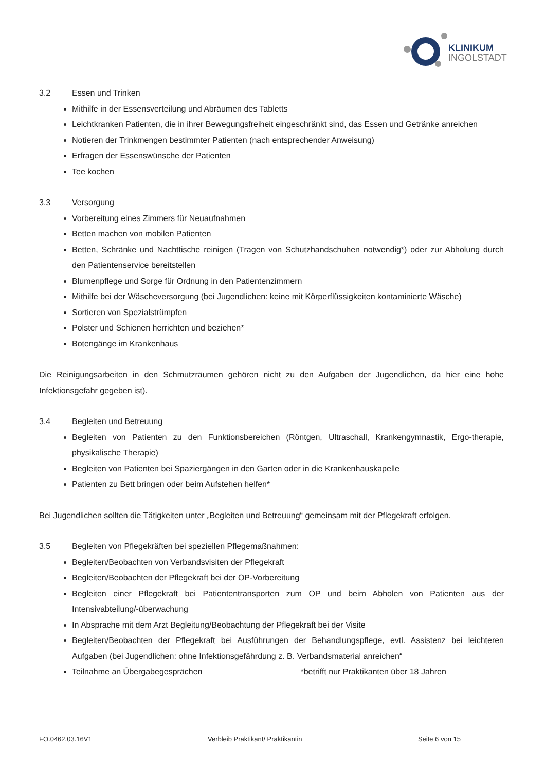KLINIKUM
INGOLSTADT
3.2 Essen und Trinken
Mithilfe in der Essensverteilung und Abräumen des Tabletts
Leichtkranken Patienten, die in ihrer Bewegungsfreiheit eingeschränkt sind, das Essen und Getränke anreichen
Notieren der Trinkmengen bestimmter Patienten (nach entsprechender Anweisung)
Erfragen der Essenswünsche der Patienten
Tee kochen
3.3 Versorgung
Vorbereitung eines Zimmers für Neuaufnahmen
Betten machen von mobilen Patienten
Betten, Schränke und Nachttische reinigen (Tragen von Schutzhandschuhen notwendig*) oder zur Abholung durch den Patientenservice bereitstellen
Blumenpflege und Sorge für Ordnung in den Patientenzimmern
Mithilfe bei der Wäscheversorgung (bei Jugendlichen: keine mit Körperflüssigkeiten kontaminierte Wäsche)
Sortieren von Spezialstrümpfen
Polster und Schienen herrichten und beziehen*
Botengänge im Krankenhaus
Die Reinigungsarbeiten in den Schmutzräumen gehören nicht zu den Aufgaben der Jugendlichen, da hier eine hohe Infektionsgefahr gegeben ist).
3.4 Begleiten und Betreuung
Begleiten von Patienten zu den Funktionsbereichen (Röntgen, Ultraschall, Krankengymnastik, Ergo-therapie, physikalische Therapie)
Begleiten von Patienten bei Spaziergängen in den Garten oder in die Krankenhauskapelle
Patienten zu Bett bringen oder beim Aufstehen helfen*
Bei Jugendlichen sollten die Tätigkeiten unter „Begleiten und Betreuung“ gemeinsam mit der Pflegekraft erfolgen.
3.5 Begleiten von Pflegekräften bei speziellen Pflegemaßnahmen:
Begleiten/Beobachten von Verbandsvisiten der Pflegekraft
Begleiten/Beobachten der Pflegekraft bei der OP-Vorbereitung
Begleiten einer Pflegekraft bei Patiententransporten zum OP und beim Abholen von Patienten aus der Intensivabteilung/-überwachung
In Absprache mit dem Arzt Begleitung/Beobachtung der Pflegekraft bei der Visite
Begleiten/Beobachten der Pflegekraft bei Ausführungen der Behandlungspflege, evtl. Assistenz bei leichteren Aufgaben (bei Jugendlichen: ohne Infektionsgefährdung z. B. Verbandsmaterial anreichen“
Teilnahme an Übergabegesprächen *betrifft nur Praktikanten über 18 Jahren
FO.0462.03.16V1 Verbleib Praktikant/ Praktikantin Seite 6 von 15